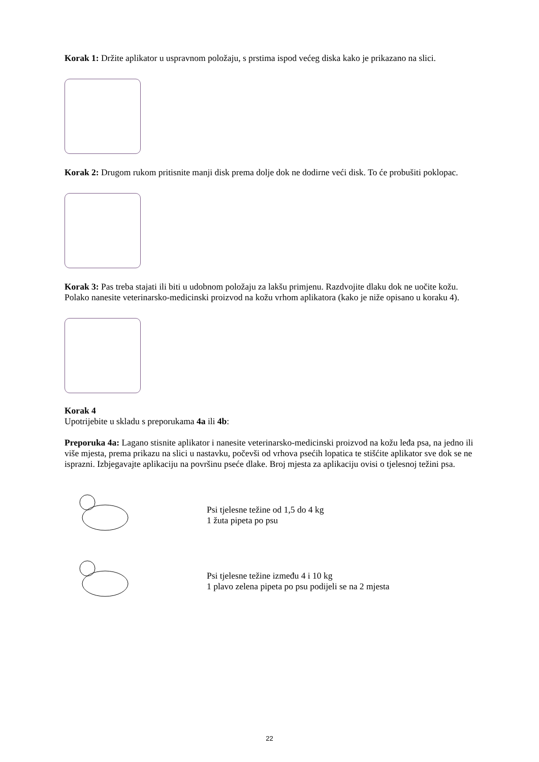Korak 1: Držite aplikator u uspravnom položaju, s prstima ispod većeg diska kako je prikazano na slici.
Korak 2: Drugom rukom pritisnite manji disk prema dolje dok ne dodirne veći disk. To će probušiti poklopac.
Korak 3: Pas treba stajati ili biti u udobnom položaju za lakšu primjenu. Razdvojite dlaku dok ne uočite kožu. Polako nanesite veterinarsko-medicinski proizvod na kožu vrhom aplikatora (kako je niže opisano u koraku 4).
Korak 4
Upotrijebite u skladu s preporukama 4a ili 4b:
Preporuka 4a: Lagano stisnite aplikator i nanesite veterinarsko-medicinski proizvod na kožu leđa psa, na jedno ili više mjesta, prema prikazu na slici u nastavku, počevši od vrhova psećih lopatica te stišćite aplikator sve dok se ne isprazni. Izbjegavajte aplikaciju na površinu pseće dlake. Broj mjesta za aplikaciju ovisi o tjelesnoj težini psa.
Psi tjelesne težine od 1,5 do 4 kg
1 žuta pipeta po psu
Psi tjelesne težine između 4 i 10 kg
1 plavo zelena pipeta po psu podijeli se na 2 mjesta
22